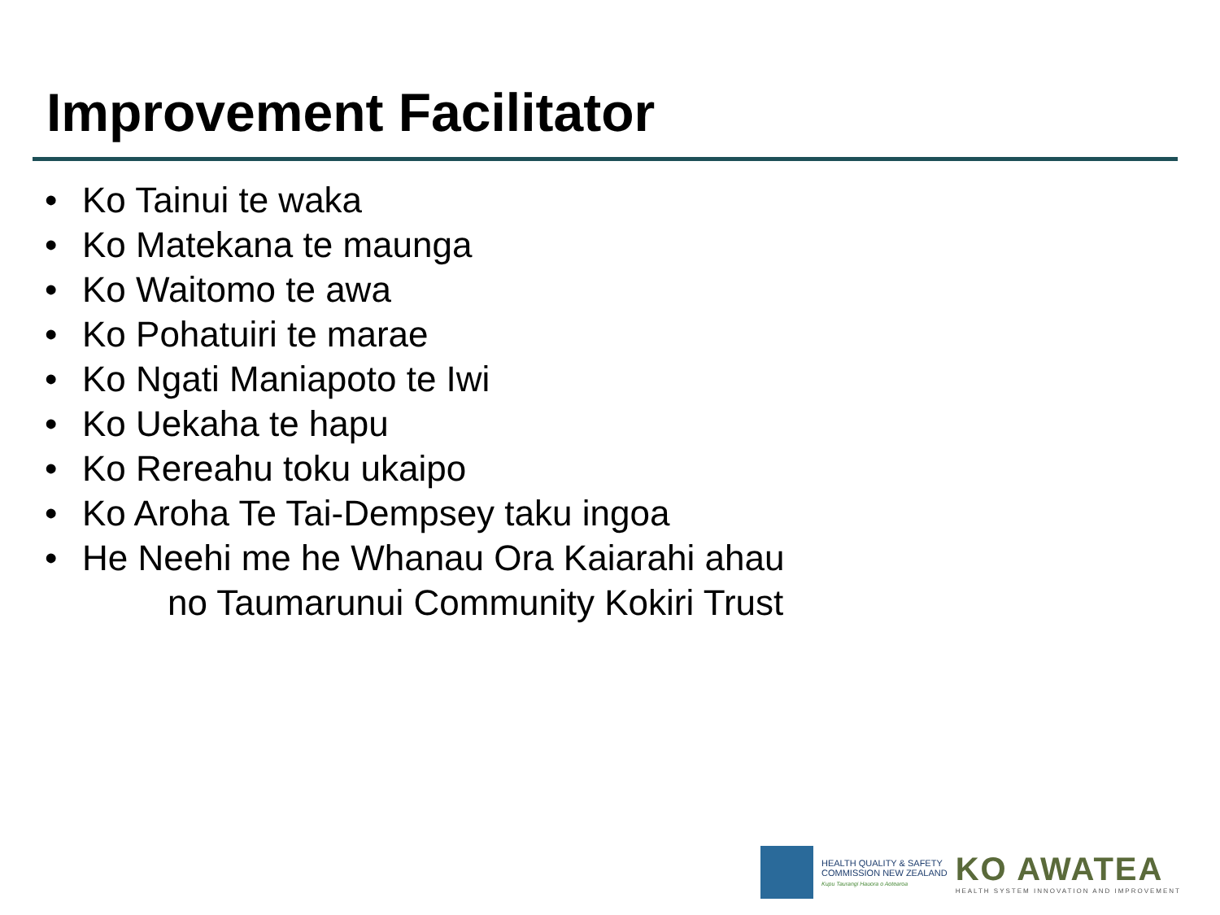Improvement Facilitator
• Ko Tainui te waka
• Ko Matekana te maunga
• Ko Waitomo te awa
• Ko Pohatuiri te marae
• Ko Ngati Maniapoto te Iwi
• Ko Uekaha te hapu
• Ko Rereahu toku ukaipo
• Ko Aroha Te Tai-Dempsey taku ingoa
• He Neehi me he Whanau Ora Kaiarahi ahau
no Taumarunui Community Kokiri Trust
HEALTH QUALITY & SAFETY
COMMISSION NEW ZEALAND
Kupu Taurangi Hauora o Aotearoa
KO AWATEA
HEALTH SYSTEM INNOVATION AND IMPROVEMENT